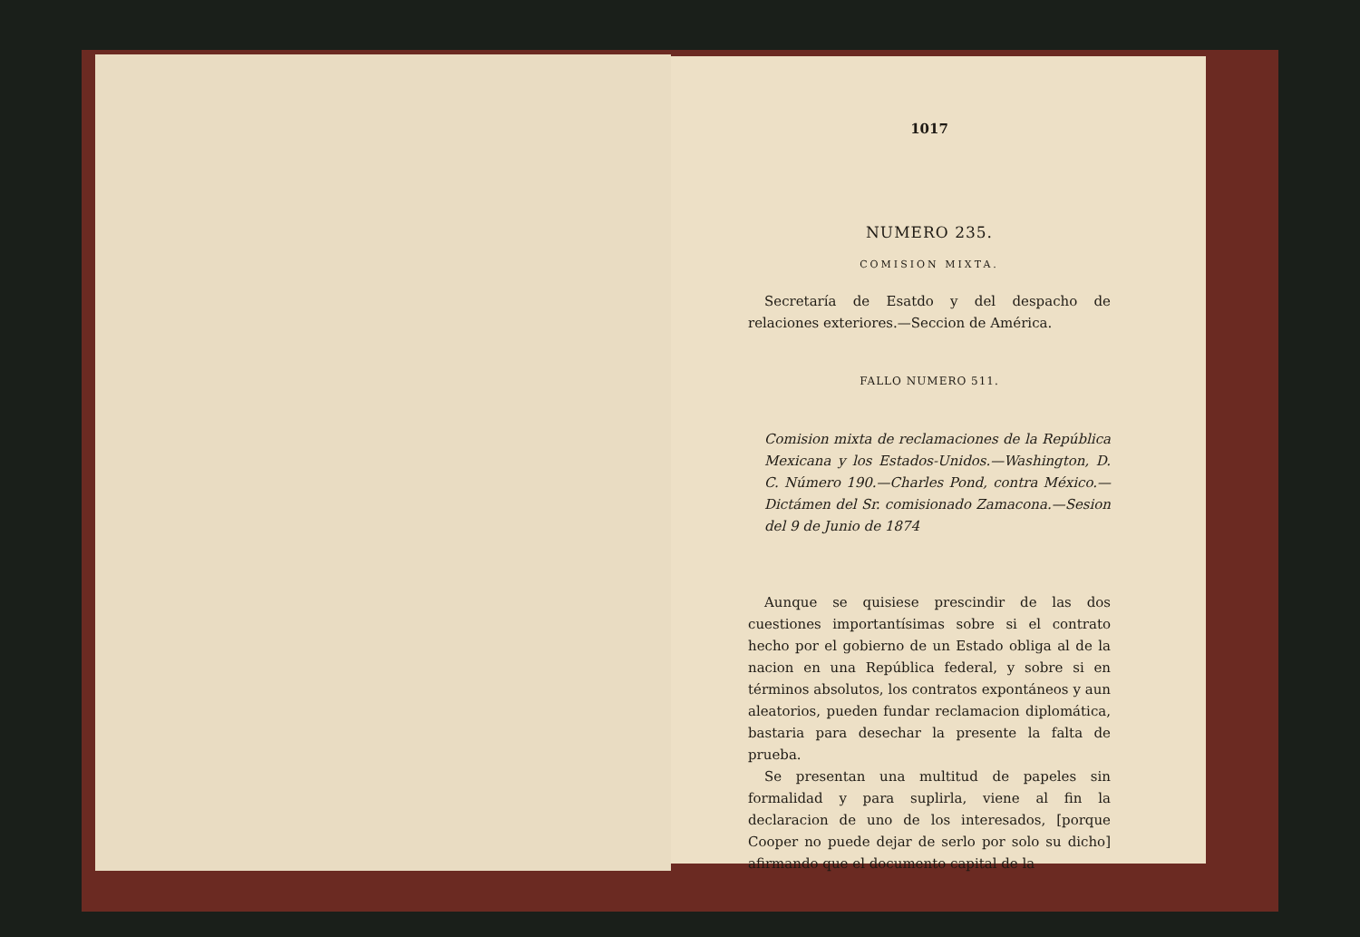1017
NUMERO 235.
COMISION MIXTA.
Secretaría de Esatdo y del despacho de relaciones exteriores.—Seccion de América.
FALLO NUMERO 511.
Comision mixta de reclamaciones de la República Mexicana y los Estados-Unidos.—Washington, D. C. Número 190.—Charles Pond, contra México.—Dictámen del Sr. comisionado Zamacona.—Sesion del 9 de Junio de 1874
Aunque se quisiese prescindir de las dos cuestiones importantísimas sobre si el contrato hecho por el gobierno de un Estado obliga al de la nacion en una República federal, y sobre si en términos absolutos, los contratos expontáneos y aun aleatorios, pueden fundar reclamacion diplomática, bastaria para desechar la presente la falta de prueba.
Se presentan una multitud de papeles sin formalidad y para suplirla, viene al fin la declaracion de uno de los interesados, [porque Cooper no puede dejar de serlo por solo su dicho] afirmando que el documento capital de la